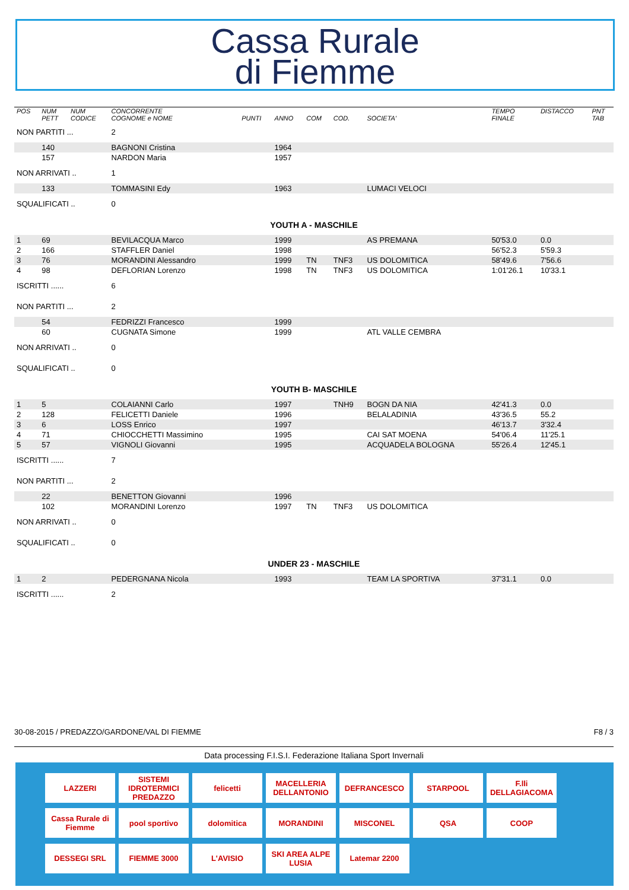Cassa Rurale
di Fiemme
| POS | NUM PETT | NUM CODICE | CONCORRENTE COGNOME e NOME | PUNTI | ANNO | COM | COD. | SOCIETA' | TEMPO FINALE | DISTACCO | PNT TAB |
| --- | --- | --- | --- | --- | --- | --- | --- | --- | --- | --- | --- |
| NON PARTITI ... | | | 2 | | | | | | | | |
| | 140 | | BAGNONI Cristina | | 1964 | | | | | | |
| | 157 | | NARDON Maria | | 1957 | | | | | | |
| NON ARRIVATI .. | | | 1 | | | | | | | | |
| | 133 | | TOMMASINI Edy | | 1963 | | | LUMACI VELOCI | | | |
| SQUALIFICATI .. | | | 0 | | | | | | | | |
| YOUTH A - MASCHILE | | | | | | | | | | | |
| 1 | 69 | | BEVILACQUA Marco | | 1999 | | | AS PREMANA | 50'53.0 | 0.0 | |
| 2 | 166 | | STAFFLER Daniel | | 1998 | | | | 56'52.3 | 5'59.3 | |
| 3 | 76 | | MORANDINI Alessandro | | 1999 | TN | TNF3 | US DOLOMITICA | 58'49.6 | 7'56.6 | |
| 4 | 98 | | DEFLORIAN Lorenzo | | 1998 | TN | TNF3 | US DOLOMITICA | 1:01'26.1 | 10'33.1 | |
| ISCRITTI ...... | | | 6 | | | | | | | | |
| NON PARTITI ... | | | 2 | | | | | | | | |
| | 54 | | FEDRIZZI Francesco | | 1999 | | | | | | |
| | 60 | | CUGNATA Simone | | 1999 | | | ATL VALLE CEMBRA | | | |
| NON ARRIVATI .. | | | 0 | | | | | | | | |
| SQUALIFICATI .. | | | 0 | | | | | | | | |
| YOUTH B- MASCHILE | | | | | | | | | | | |
| 1 | 5 | | COLAIANNI Carlo | | 1997 | | TNH9 | BOGN DA NIA | 42'41.3 | 0.0 | |
| 2 | 128 | | FELICETTI Daniele | | 1996 | | | BELALADINIA | 43'36.5 | 55.2 | |
| 3 | 6 | | LOSS Enrico | | 1997 | | | | 46'13.7 | 3'32.4 | |
| 4 | 71 | | CHIOCCHETTI Massimino | | 1995 | | | CAI SAT MOENA | 54'06.4 | 11'25.1 | |
| 5 | 57 | | VIGNOLI Giovanni | | 1995 | | | ACQUADELA BOLOGNA | 55'26.4 | 12'45.1 | |
| ISCRITTI ...... | | | 7 | | | | | | | | |
| NON PARTITI ... | | | 2 | | | | | | | | |
| | 22 | | BENETTON Giovanni | | 1996 | | | | | | |
| | 102 | | MORANDINI Lorenzo | | 1997 | TN | TNF3 | US DOLOMITICA | | | |
| NON ARRIVATI .. | | | 0 | | | | | | | | |
| SQUALIFICATI .. | | | 0 | | | | | | | | |
| UNDER 23 - MASCHILE | | | | | | | | | | | |
| 1 | 2 | | PEDERGNANA Nicola | | 1993 | | | TEAM LA SPORTIVA | 37'31.1 | 0.0 | |
| ISCRITTI ...... | | | 2 | | | | | | | | |
30-08-2015 / PREDAZZO/GARDONE/VAL DI FIEMME F8 / 3
Data processing F.I.S.I. Federazione Italiana Sport Invernali
LAZZERI SISTEMI IDROTERMICI PREDAZZO felicetti MACELLERIA DELLANTONIO DEFRANCESCO STARPOOL F.lli DELLAGIACOMA Cassa Rurale di Fiemme pool sportivo dolomitica MORANDINI MISCONEL QSA COOP DESSEGI SRL FIEMME 3000 L'AVISIO SKI AREA ALPE LUSIA Latemar 2200